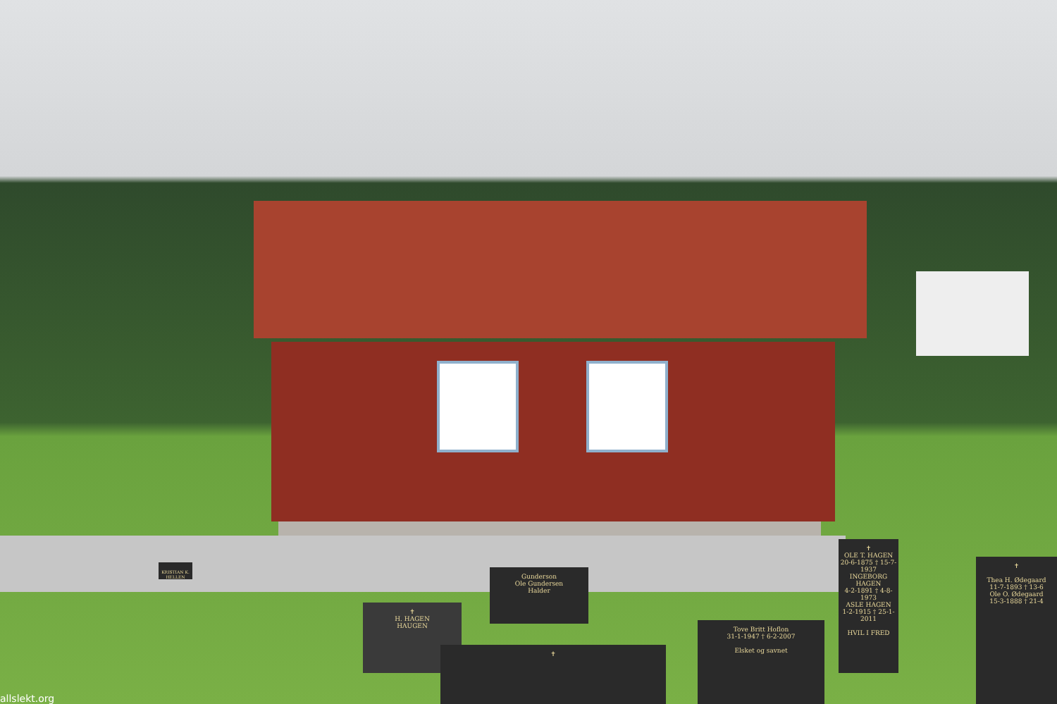✝
OLE T. HAGEN
20-6-1875 † 15-7-1937
INGEBORG HAGEN
4-2-1891 † 4-8-1973
ASLE HAGEN
1-2-1915 † 25-1-2011
HVIL I FRED
✝
Thea H. Ødegaard
11-7-1893 † 13-6
Ole O. Ødegaard
15-3-1888 † 21-4
Tove Britt Hoflon
31-1-1947 † 6-2-2007
Elsket og savnet
✝
H. HAGEN
HAUGEN
Gunderson
Ole Gundersen
Halder
KRISTIAN K. HELLEN
✝
allslekt.org